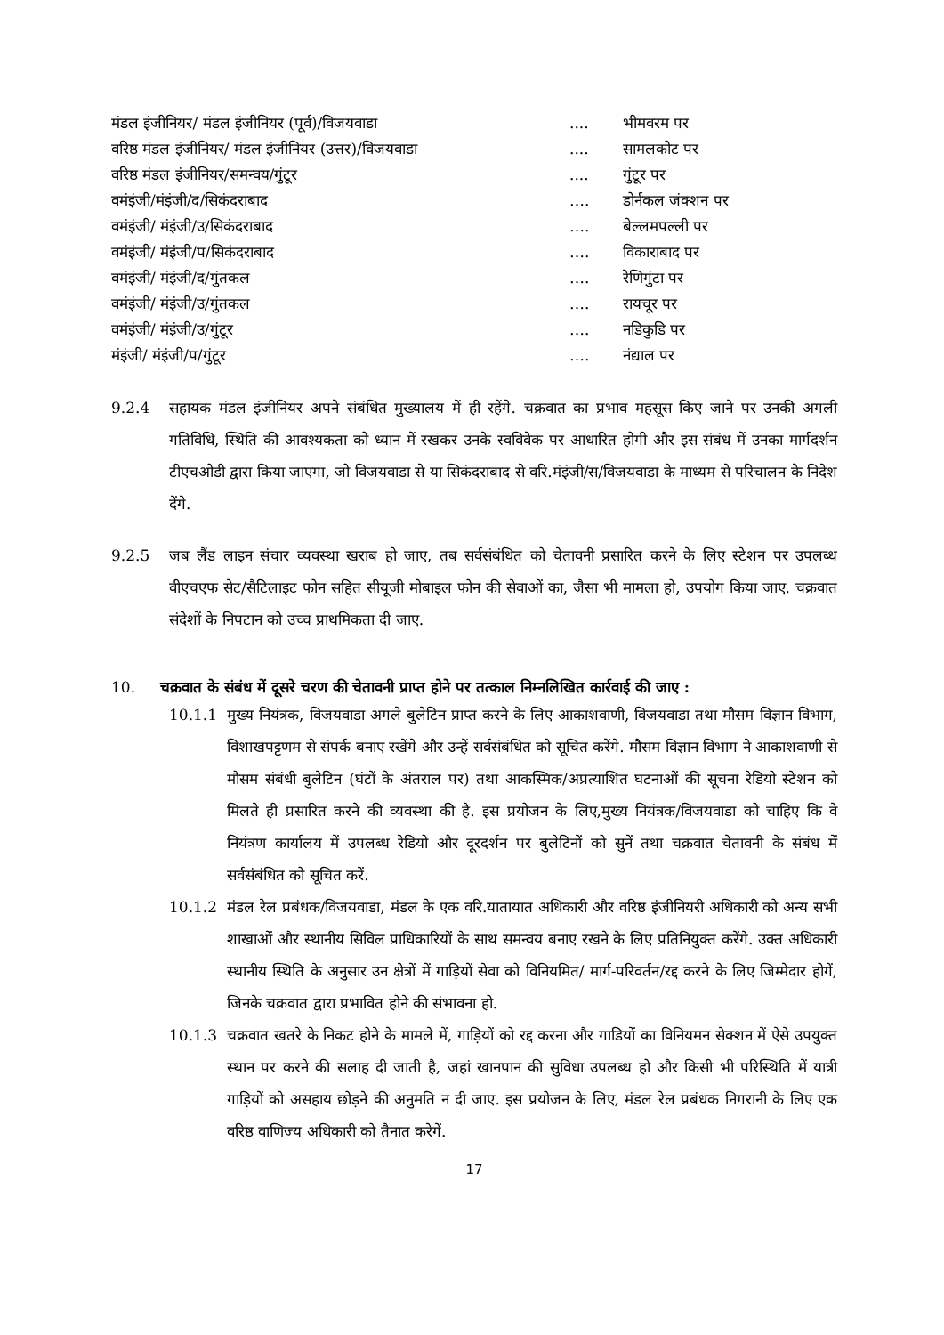| मंडल इंजीनियर/ मंडल इंजीनियर (पूर्व)/विजयवाडा | .... | भीमवरम पर |
| वरिष्ठ मंडल इंजीनियर/ मंडल इंजीनियर (उत्तर)/विजयवाडा | .... | सामलकोट पर |
| वरिष्ठ मंडल इंजीनियर/समन्वय/गुंटूर | .... | गुंटूर पर |
| वमंइंजी/मंइंजी/द/सिकंदराबाद | …. | डोर्नकल जंक्शन पर |
| वमंइंजी/ मंइंजी/उ/सिकंदराबाद | …. | बेल्लमपल्ली पर |
| वमंइंजी/ मंइंजी/प/सिकंदराबाद | …. | विकाराबाद पर |
| वमंइंजी/ मंइंजी/द/गुंतकल | …. | रेणिगुंटा पर |
| वमंइंजी/ मंइंजी/उ/गुंतकल | …. | रायचूर पर |
| वमंइंजी/ मंइंजी/उ/गुंटूर | …. | नडिकुडि पर |
| मंइंजी/ मंइंजी/प/गुंटूर | …. | नंद्याल पर |
9.2.4 सहायक मंडल इंजीनियर अपने संबंधित मुख्यालय में ही रहेंगे. चक्रवात का प्रभाव महसूस किए जाने पर उनकी अगली गतिविधि, स्थिति की आवश्यकता को ध्यान में रखकर उनके स्वविवेक पर आधारित होगी और इस संबंध में उनका मार्गदर्शन टीएचओडी द्वारा किया जाएगा, जो विजयवाडा से या सिकंदराबाद से वरि.मंइंजी/स/विजयवाडा के माध्यम से परिचालन के निदेश देंगे.
9.2.5 जब लैंड लाइन संचार व्यवस्था खराब हो जाए, तब सर्वसंबंधित को चेतावनी प्रसारित करने के लिए स्टेशन पर उपलब्ध वीएचएफ सेट/सैटिलाइट फोन सहित सीयूजी मोबाइल फोन की सेवाओं का, जैसा भी मामला हो, उपयोग किया जाए. चक्रवात संदेशों के निपटान को उच्च प्राथमिकता दी जाए.
10. चक्रवात के संबंध में दूसरे चरण की चेतावनी प्राप्त होने पर तत्काल निम्नलिखित कार्रवाई की जाए :
10.1.1 मुख्य नियंत्रक, विजयवाडा अगले बुलेटिन प्राप्त करने के लिए आकाशवाणी, विजयवाडा तथा मौसम विज्ञान विभाग, विशाखपट्टणम से संपर्क बनाए रखेंगे और उन्हें सर्वसंबंधित को सूचित करेंगे. मौसम विज्ञान विभाग ने आकाशवाणी से मौसम संबंधी बुलेटिन (घंटों के अंतराल पर) तथा आकस्मिक/अप्रत्याशित घटनाओं की सूचना रेडियो स्टेशन को मिलते ही प्रसारित करने की व्यवस्था की है. इस प्रयोजन के लिए,मुख्य नियंत्रक/विजयवाडा को चाहिए कि वे नियंत्रण कार्यालय में उपलब्ध रेडियो और दूरदर्शन पर बुलेटिनों को सुनें तथा चक्रवात चेतावनी के संबंध में सर्वसंबंधित को सूचित करें.
10.1.2 मंडल रेल प्रबंधक/विजयवाडा, मंडल के एक वरि.यातायात अधिकारी और वरिष्ठ इंजीनियरी अधिकारी को अन्य सभी शाखाओं और स्थानीय सिविल प्राधिकारियों के साथ समन्वय बनाए रखने के लिए प्रतिनियुक्त करेंगे. उक्त अधिकारी स्थानीय स्थिति के अनुसार उन क्षेत्रों में गाड़ियों सेवा को विनियमित/ मार्ग-परिवर्तन/रद्द करने के लिए जिम्मेदार होगें, जिनके चक्रवात द्वारा प्रभावित होने की संभावना हो.
10.1.3 चक्रवात खतरे के निकट होने के मामले में, गाड़ियों को रद्द करना और गाडियों का विनियमन सेक्शन में ऐसे उपयुक्त स्थान पर करने की सलाह दी जाती है, जहां खानपान की सुविधा उपलब्ध हो और किसी भी परिस्थिति में यात्री गाड़ियों को असहाय छोड़ने की अनुमति न दी जाए. इस प्रयोजन के लिए, मंडल रेल प्रबंधक निगरानी के लिए एक वरिष्ठ वाणिज्य अधिकारी को तैनात करेगें.
17